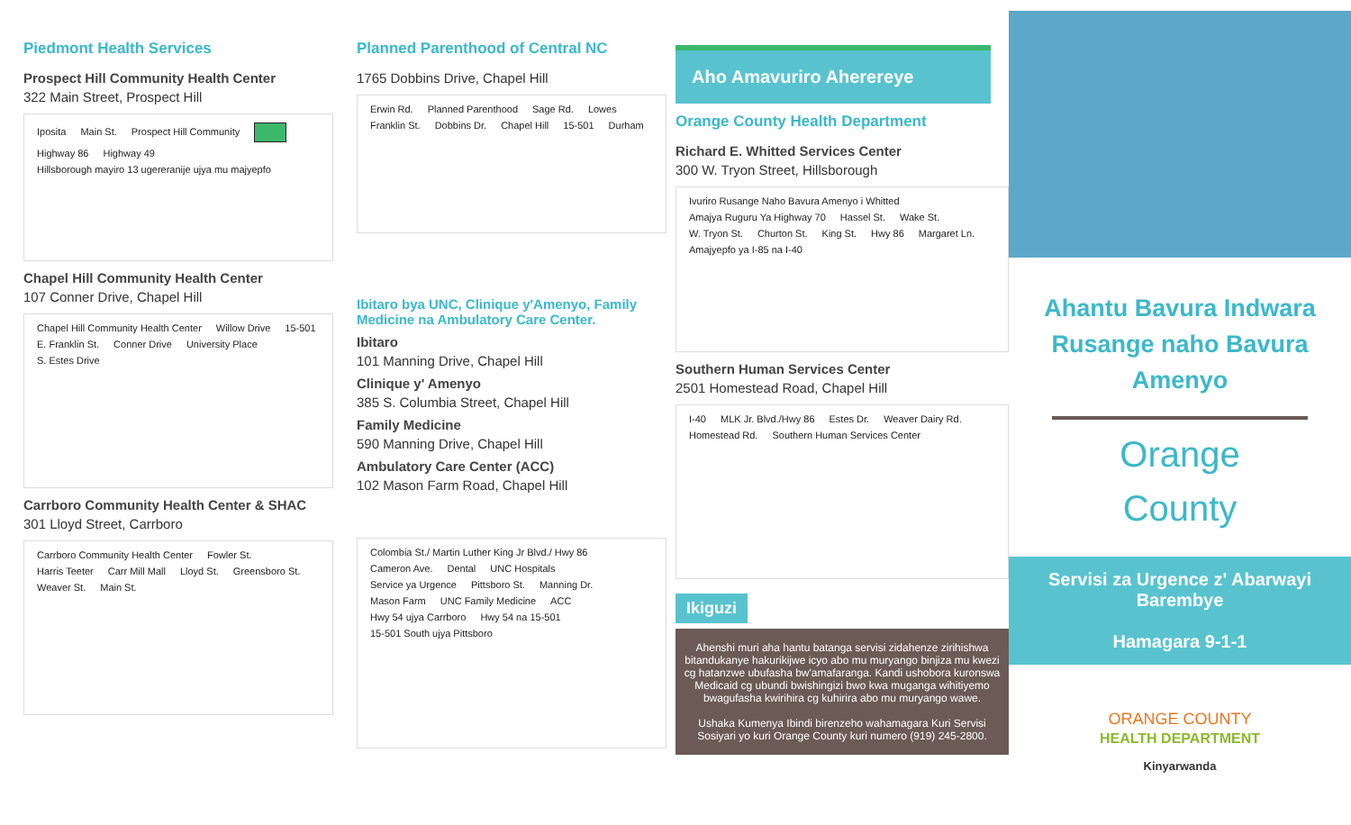Piedmont Health Services
Prospect Hill Community Health Center
322 Main Street, Prospect Hill
Iposita Main St. Prospect Hill Community Highway 86 Highway 49
Hillsborough mayiro 13 ugereranije ujya mu majyepfo
Chapel Hill Community Health Center
107 Conner Drive, Chapel Hill
Chapel Hill Community Health Center Willow Drive 15-501 E. Franklin St. Conner Drive University Place S. Estes Drive
Carrboro Community Health Center & SHAC
301 Lloyd Street, Carrboro
Carrboro Community Health Center Fowler St. Harris Teeter Carr Mill Mall Lloyd St. Greensboro St. Weaver St. Main St.
Planned Parenthood of Central NC
1765 Dobbins Drive, Chapel Hill
Erwin Rd. Planned Parenthood Sage Rd. Lowes Franklin St. Dobbins Dr. Chapel Hill 15-501 Durham
Ibitaro bya UNC, Clinique y'Amenyo, Family Medicine na Ambulatory Care Center.
Ibitaro
101 Manning Drive, Chapel Hill
Clinique y' Amenyo
385 S. Columbia Street, Chapel Hill
Family Medicine
590 Manning Drive, Chapel Hill
Ambulatory Care Center (ACC)
102 Mason Farm Road, Chapel Hill
Colombia St./ Martin Luther King Jr Blvd./ Hwy 86 Cameron Ave. Dental UNC Hospitals Service ya Urgence Pittsboro St. Manning Dr. Mason Farm UNC Family Medicine ACC Hwy 54 ujya Carrboro Hwy 54 na 15-501 15-501 South ujya Pittsboro
Aho Amavuriro Aherereye
Orange County Health Department
Richard E. Whitted Services Center
300 W. Tryon Street, Hillsborough
Ivuriro Rusange Naho Bavura Amenyo i Whitted Amajya Ruguru Ya Highway 70 Hassel St. Wake St. W. Tryon St. Churton St. King St. Hwy 86 Margaret Ln. Amajyepfo ya I-85 na I-40
Southern Human Services Center
2501 Homestead Road, Chapel Hill
I-40 MLK Jr. Blvd./Hwy 86 Estes Dr. Weaver Dairy Rd. Homestead Rd. Southern Human Services Center
Ikiguzi
Ahenshi muri aha hantu batanga servisi zidahenze zirihishwa bitandukanye hakurikijwe icyo abo mu muryango binjiza mu kwezi cg hatanzwe ubufasha bw'amafaranga. Kandi ushobora kuronswa Medicaid cg ubundi bwishingizi bwo kwa muganga wihitiyemo bwagufasha kwirihira cg kuhirira abo mu muryango wawe.
Ushaka Kumenya Ibindi birenzeho wahamagara Kuri Servisi Sosiyari yo kuri Orange County kuri numero (919) 245-2800.
Ahantu Bavura Indwara Rusange naho Bavura Amenyo
Orange
County
Servisi za Urgence z' Abarwayi Barembye
Hamagara 9-1-1
ORANGE COUNTY
HEALTH DEPARTMENT
Kinyarwanda